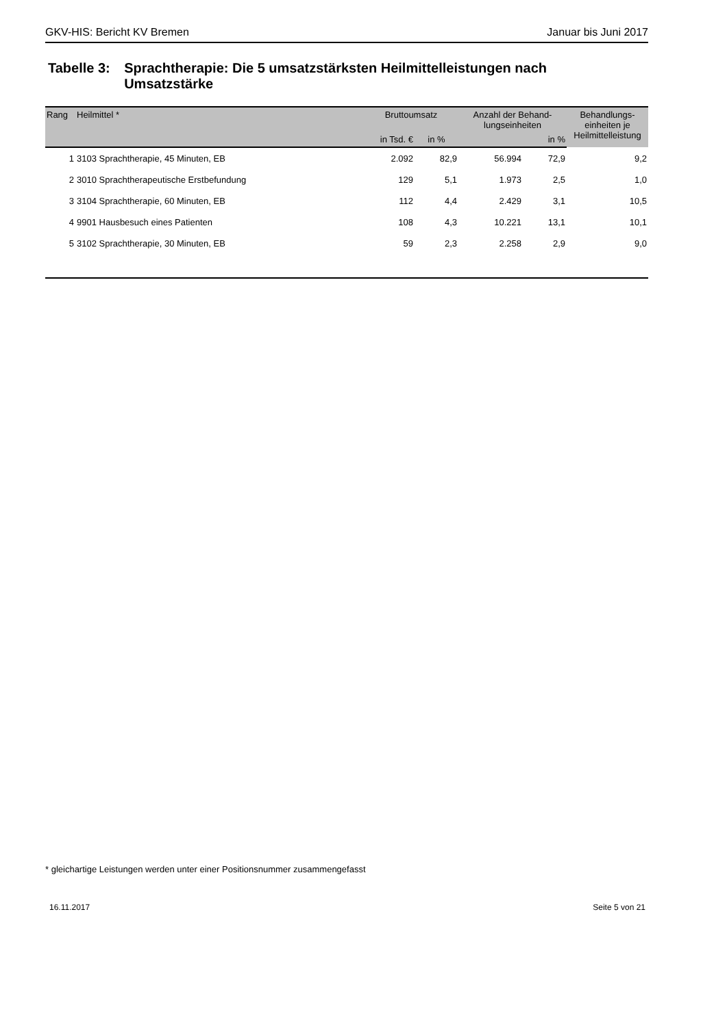GKV-HIS: Bericht KV Bremen Januar bis Juni 2017
Tabelle 3: Sprachtherapie: Die 5 umsatzstärksten Heilmittelleistungen nach Umsatzstärke
| Rang | Heilmittel * | Bruttoumsatz | | Anzahl der Behand- lungseinheiten | | Behandlungs- einheiten je Heilmittelleistung |
| --- | --- | --- | --- | --- | --- | --- |
| | | in Tsd. € | in % | | in % | |
| 1 | 3103 Sprachtherapie, 45 Minuten, EB | 2.092 | 82,9 | 56.994 | 72,9 | 9,2 |
| 2 | 3010 Sprachtherapeutische Erstbefundung | 129 | 5,1 | 1.973 | 2,5 | 1,0 |
| 3 | 3104 Sprachtherapie, 60 Minuten, EB | 112 | 4,4 | 2.429 | 3,1 | 10,5 |
| 4 | 9901 Hausbesuch eines Patienten | 108 | 4,3 | 10.221 | 13,1 | 10,1 |
| 5 | 3102 Sprachtherapie, 30 Minuten, EB | 59 | 2,3 | 2.258 | 2,9 | 9,0 |
* gleichartige Leistungen werden unter einer Positionsnummer zusammengefasst
16.11.2017 Seite 5 von 21